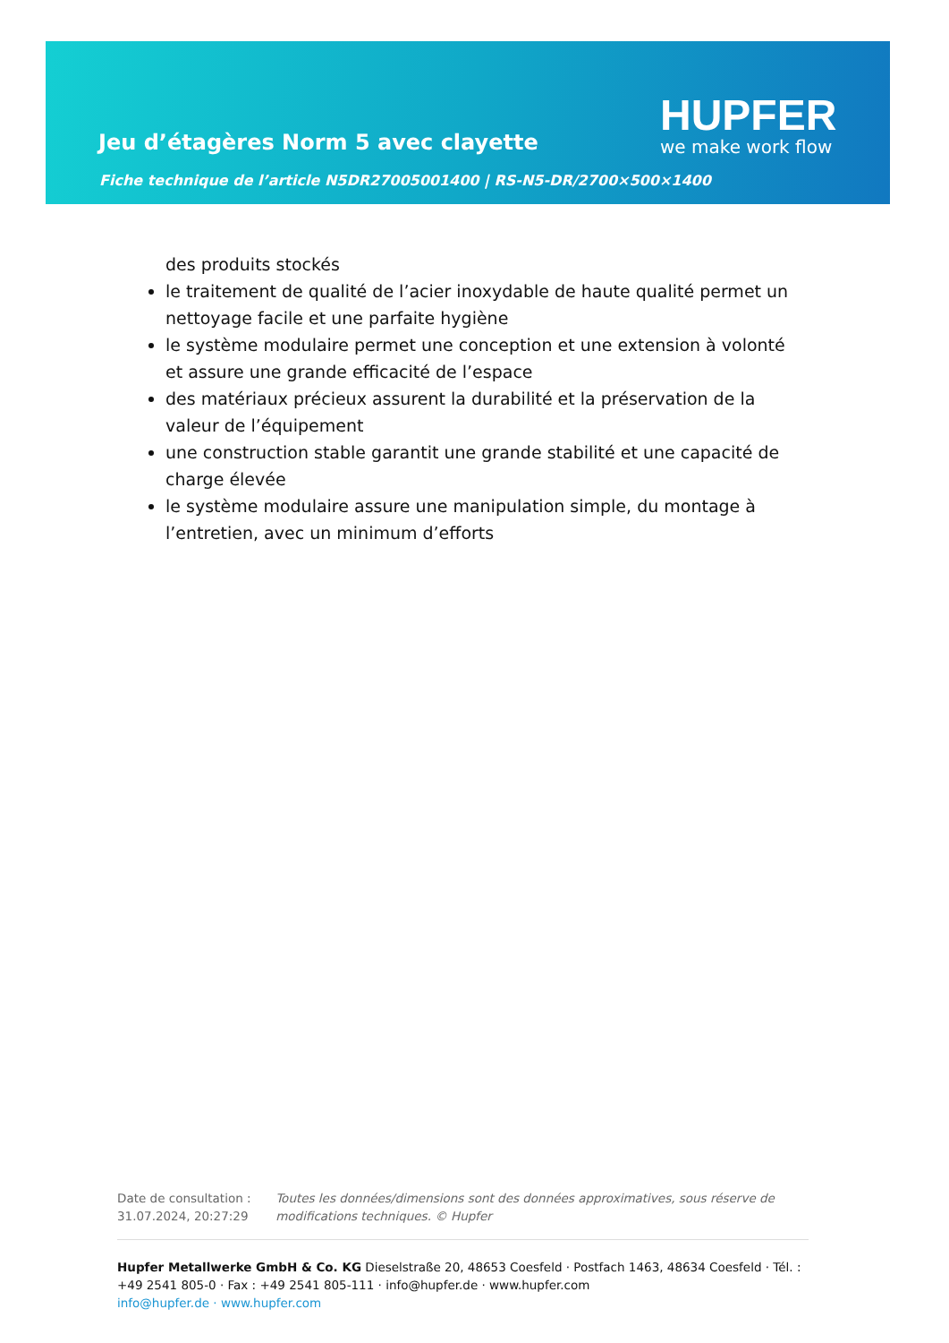Jeu d’étagères Norm 5 avec clayette
Fiche technique de l’article N5DR27005001400 | RS-N5-DR/2700×500×1400
HUPFER
we make work flow
des produits stockés
le traitement de qualité de l’acier inoxydable de haute qualité permet un nettoyage facile et une parfaite hygiène
le système modulaire permet une conception et une extension à volonté et assure une grande efficacité de l’espace
des matériaux précieux assurent la durabilité et la préservation de la valeur de l’équipement
une construction stable garantit une grande stabilité et une capacité de charge élevée
le système modulaire assure une manipulation simple, du montage à l’entretien, avec un minimum d’efforts
Date de consultation : 31.07.2024, 20:27:29
Toutes les données/dimensions sont des données approximatives, sous réserve de modifications techniques. © Hupfer
Hupfer Metallwerke GmbH & Co. KG Dieselstraße 20, 48653 Coesfeld · Postfach 1463, 48634 Coesfeld · Tél. : +49 2541 805-0 · Fax : +49 2541 805-111 · info@hupfer.de · www.hupfer.com
info@hupfer.de · www.hupfer.com